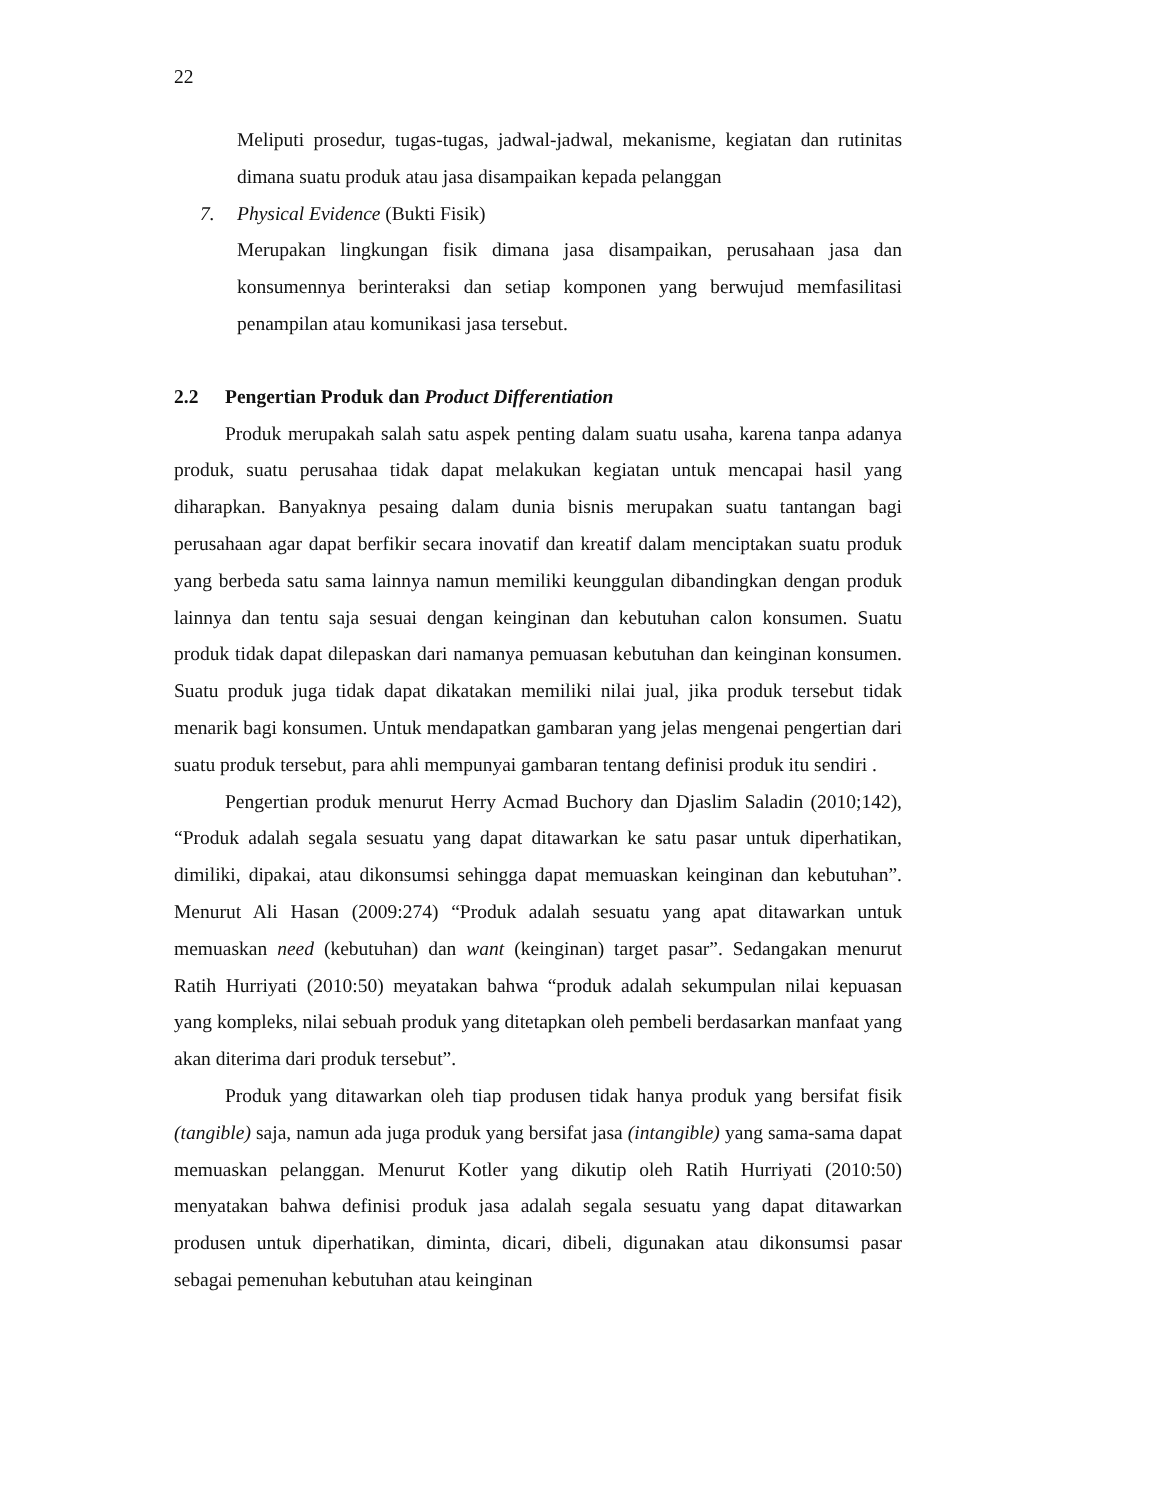22
Meliputi prosedur, tugas-tugas, jadwal-jadwal, mekanisme, kegiatan dan rutinitas dimana suatu produk atau jasa disampaikan kepada pelanggan
7. Physical Evidence (Bukti Fisik)
Merupakan lingkungan fisik dimana jasa disampaikan, perusahaan jasa dan konsumennya berinteraksi dan setiap komponen yang berwujud memfasilitasi penampilan atau komunikasi jasa tersebut.
2.2 Pengertian Produk dan Product Differentiation
Produk merupakah salah satu aspek penting dalam suatu usaha, karena tanpa adanya produk, suatu perusahaa tidak dapat melakukan kegiatan untuk mencapai hasil yang diharapkan. Banyaknya pesaing dalam dunia bisnis merupakan suatu tantangan bagi perusahaan agar dapat berfikir secara inovatif dan kreatif dalam menciptakan suatu produk yang berbeda satu sama lainnya namun memiliki keunggulan dibandingkan dengan produk lainnya dan tentu saja sesuai dengan keinginan dan kebutuhan calon konsumen. Suatu produk tidak dapat dilepaskan dari namanya pemuasan kebutuhan dan keinginan konsumen. Suatu produk juga tidak dapat dikatakan memiliki nilai jual, jika produk tersebut tidak menarik bagi konsumen. Untuk mendapatkan gambaran yang jelas mengenai pengertian dari suatu produk tersebut, para ahli mempunyai gambaran tentang definisi produk itu sendiri .
Pengertian produk menurut Herry Acmad Buchory dan Djaslim Saladin (2010;142), “Produk adalah segala sesuatu yang dapat ditawarkan ke satu pasar untuk diperhatikan, dimiliki, dipakai, atau dikonsumsi sehingga dapat memuaskan keinginan dan kebutuhan”. Menurut Ali Hasan (2009:274) “Produk adalah sesuatu yang apat ditawarkan untuk memuaskan need (kebutuhan) dan want (keinginan) target pasar”. Sedangakan menurut Ratih Hurriyati (2010:50) meyatakan bahwa “produk adalah sekumpulan nilai kepuasan yang kompleks, nilai sebuah produk yang ditetapkan oleh pembeli berdasarkan manfaat yang akan diterima dari produk tersebut”.
Produk yang ditawarkan oleh tiap produsen tidak hanya produk yang bersifat fisik (tangible) saja, namun ada juga produk yang bersifat jasa (intangible) yang sama-sama dapat memuaskan pelanggan. Menurut Kotler yang dikutip oleh Ratih Hurriyati (2010:50) menyatakan bahwa definisi produk jasa adalah segala sesuatu yang dapat ditawarkan produsen untuk diperhatikan, diminta, dicari, dibeli, digunakan atau dikonsumsi pasar sebagai pemenuhan kebutuhan atau keinginan